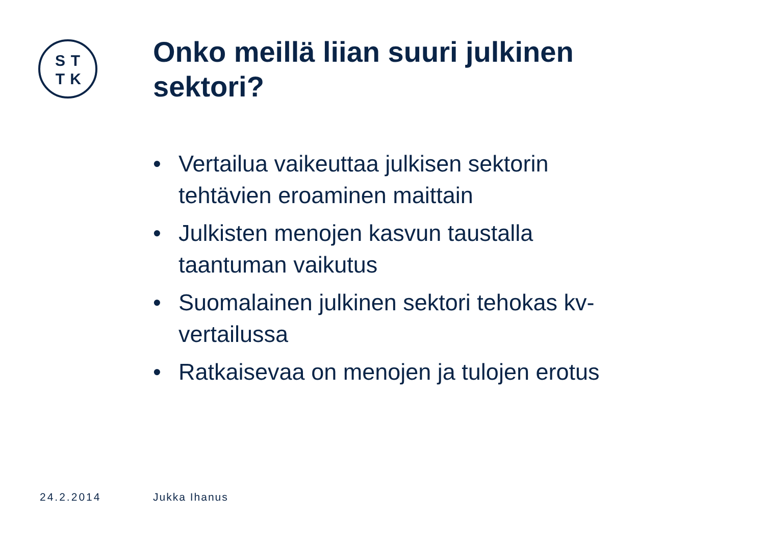STTK
Onko meillä liian suuri julkinen sektori?
• Vertailua vaikeuttaa julkisen sektorin tehtävien eroaminen maittain
• Julkisten menojen kasvun taustalla taantuman vaikutus
• Suomalainen julkinen sektori tehokas kv-vertailussa
• Ratkaisevaa on menojen ja tulojen erotus
24.2.2014 Jukka Ihanus